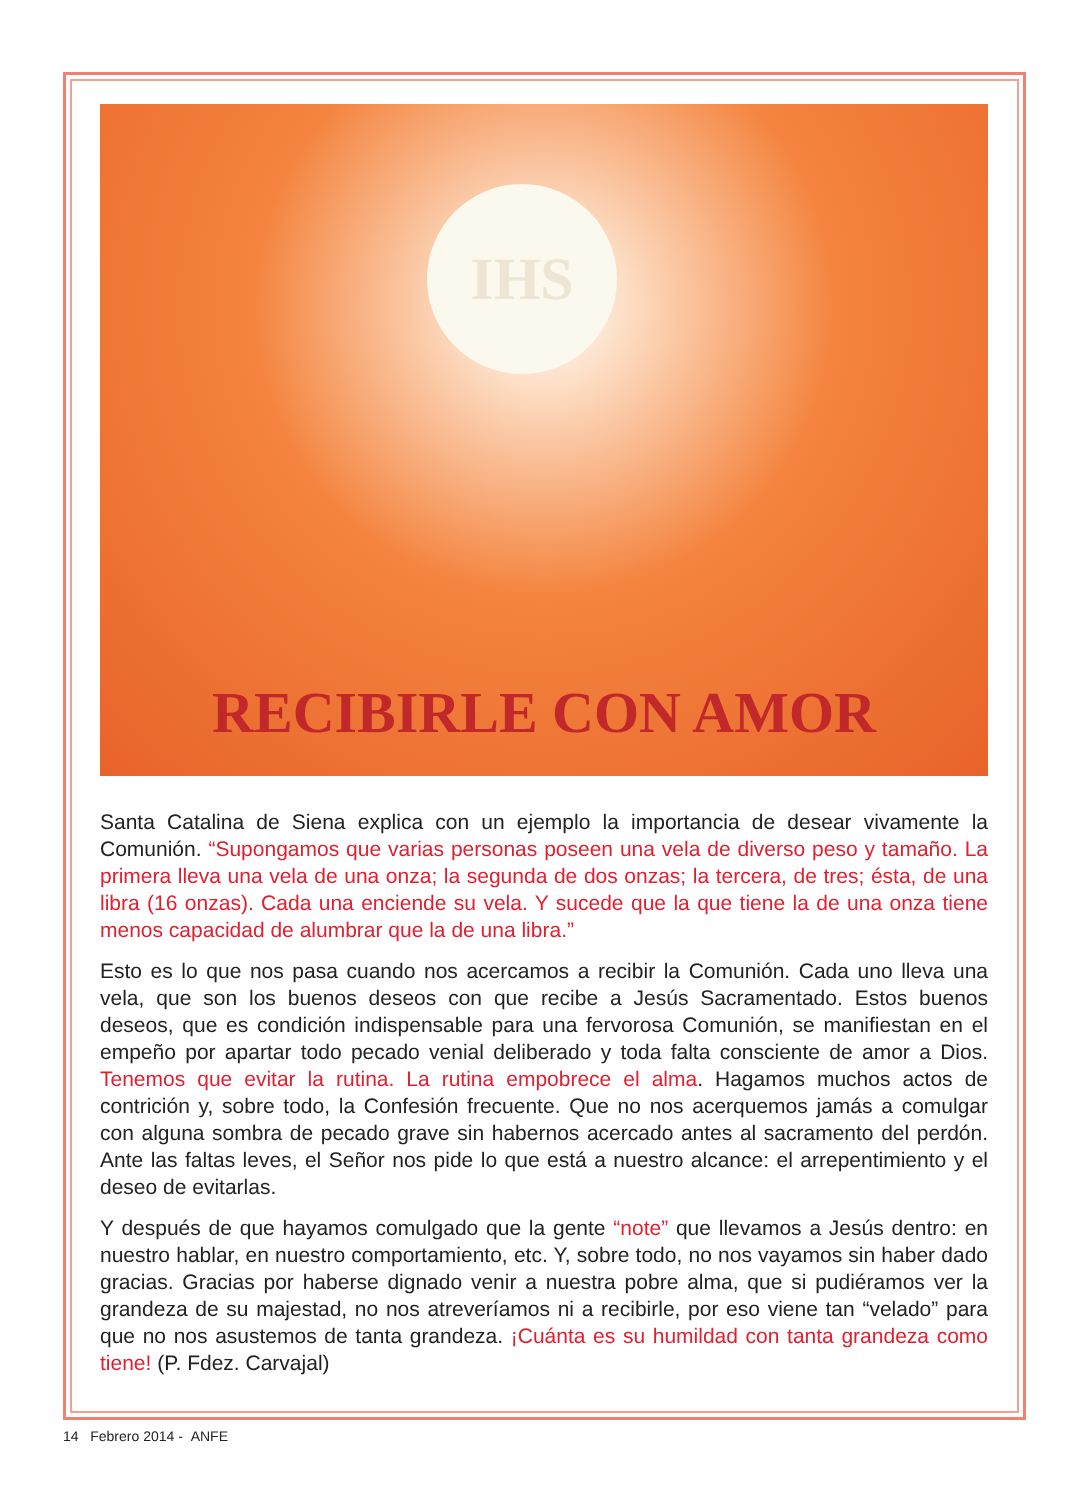IHS
RECIBIRLE CON AMOR
Santa Catalina de Siena explica con un ejemplo la importancia de desear vivamente la Comunión. “Supongamos que varias personas poseen una vela de diverso peso y tamaño. La primera lleva una vela de una onza; la segunda de dos onzas; la tercera, de tres; ésta, de una libra (16 onzas). Cada una enciende su vela. Y sucede que la que tiene la de una onza tiene menos capacidad de alumbrar que la de una libra.”
Esto es lo que nos pasa cuando nos acercamos a recibir la Comunión. Cada uno lleva una vela, que son los buenos deseos con que recibe a Jesús Sacramentado. Estos buenos deseos, que es condición indispensable para una fervorosa Comunión, se manifiestan en el empeño por apartar todo pecado venial deliberado y toda falta consciente de amor a Dios. Tenemos que evitar la rutina. La rutina empobrece el alma. Hagamos muchos actos de contrición y, sobre todo, la Confesión frecuente. Que no nos acerquemos jamás a comulgar con alguna sombra de pecado grave sin habernos acercado antes al sacramento del perdón. Ante las faltas leves, el Señor nos pide lo que está a nuestro alcance: el arrepentimiento y el deseo de evitarlas.
Y después de que hayamos comulgado que la gente “note” que llevamos a Jesús dentro: en nuestro hablar, en nuestro comportamiento, etc. Y, sobre todo, no nos vayamos sin haber dado gracias. Gracias por haberse dignado venir a nuestra pobre alma, que si pudiéramos ver la grandeza de su majestad, no nos atreveríamos ni a recibirle, por eso viene tan “velado” para que no nos asustemos de tanta grandeza. ¡Cuánta es su humildad con tanta grandeza como tiene! (P. Fdez. Carvajal)
14 Febrero 2014 - ANFE